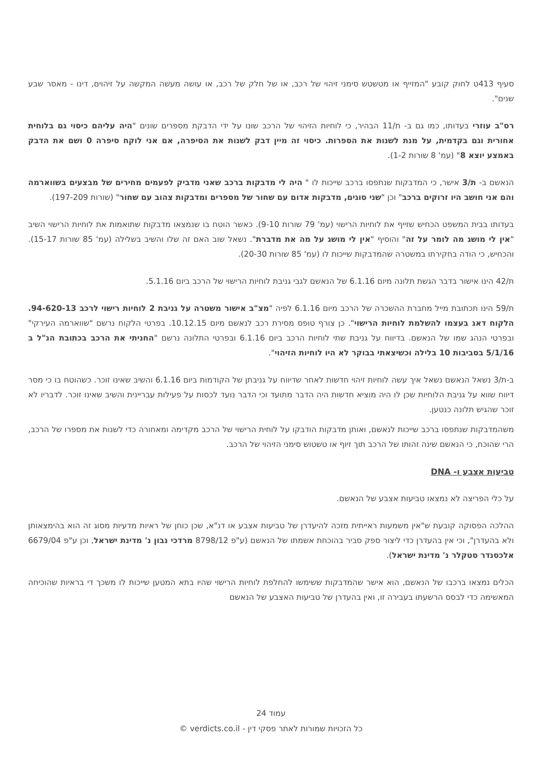סעיף 413ט לחוק קובע "המזייף או מטשטש סימני זיהוי של רכב, או של חלק של רכב, או עושה מעשה המקשה על זיהוים, דינו - מאסר שבע שנים".
רס"ב עוזרי בעדותו, כמו גם ב- ת/11 הבהיר, כי לוחיות הזיהוי של הרכב שונו על ידי הדבקת מספרים שונים "היה עליהם כיסוי גם בלוחית אחורית וגם בקדמית, על מנת לשנות את הספרות. כיסוי זה מיין דבק לשנות את הסיפרה, אם אני לוקח סיפרה 0 ושם את הדבק באמצע יוצא 8" (עמ' 8 שורות 1-2).
הנאשם ב- ת/3 אישר, כי המדבקות שנתפסו ברכב שייכות לו " היה לי מדבקות ברכב שאני מדביק לפעמים מחירים של מבצעים בשווארמה והם אני חושב היו זרוקים ברכב" וכן "שני סוגים, מדבקות אדום עם שחור של מספרים ומדבקות צהוב עם שחור" (שורות 197-209).
בעדותו בבית המשפט הכחיש שזייף את לוחיות הרישוי (עמ' 79 שורות 9-10). כאשר הוטח בו שנמצאו מדבקות שתואמות את לוחיות הרישוי השיב "אין לי מושג מה לומר על זה" והוסיף "אין לי מושג על מה את מדברת". נשאל שוב האם זה שלו והשיב בשלילה (עמ' 85 שורות 15-17). והכחיש, כי הודה בחקירתו במשטרה שהמדבקות שייכות לו (עמ' 85 שורות 20-30).
ת/42 הינו אישור בדבר הגשת תלונה מיום 6.1.16 של הנאשם לגבי גניבת לוחיות הרישוי של הרכב ביום 5.1.16.
ת/59 הינו תכתובת מייל מחברת ההשכרה של הרכב מיום 6.1.16 לפיה "מצ"ב אישור משטרה על גניבת 2 לוחיות רישוי לרכב 94-620-13. הלקוח דאג בעצמו להשלמת לוחיות הרישוי". כן צורף טופס מסירת רכב לנאשם מיום 10.12.15. בפרטי הלקוח נרשם "שווארמה העירקי" ובפרטי הנהג שמו של הנאשם. בדיווח על גניבת שתי לוחיות הרכב ביום 6.1.16 ובפרטי התלונה נרשם "החניתי את הרכב בכתובת הנ"ל ב 5/1/16 בסביבות 10 בלילה וכשיצאתי בבוקר לא היו לוחיות הזיהוי".
ב-ת/3 נשאל הנאשם נשאל איך עשה לוחיות זיהוי חדשות לאחר שדיווח על גניבתן של הקודמות ביום 6.1.16 והשיב שאינו זוכר. כשהוטח בו כי מסר דיווח שווא על גניבת הלוחיות שכן לו היה מוציא חדשות היה הדבר מתועד וכי הדבר נועד לכסות על פעילות עבריינית והשיב שאינו זוכר. לדבריו לא זוכר שהגיש תלונה כנטען.
משהמדבקות שנתפסו ברכב שייכות לנאשם, ואותן מדבקות הודבקו על לוחית הרישוי של הרכב מקדימה ומאחורה כדי לשנות את מספרו של הרכב, הרי שהוכח, כי הנאשם שינה זהותו של הרכב תוך זיוף או טשטוש סימני הזיהוי של הרכב.
טביעות אצבע ו- DNA
על כלי הפריצה לא נמצאו טביעות אצבע של הנאשם.
ההלכה הפסוקה קובעת ש"אין משמעות ראייתית מזכה להיעדרן של טביעות אצבע או דנ"א, שכן כוחן של ראיות מדעיות מסוג זה הוא בהימצאותן ולא בהעדרן", וכי אין בהעדרן כדי ליצור ספק סביר בהוכחת אשמתו של הנאשם (ע"פ 8798/12 מרדכי נבון נ' מדינת ישראל, וכן ע"פ 6679/04 אלכסנדר סטקלר נ' מדינת ישראל).
הכלים נמצאו ברכבו של הנאשם, הוא אישר שהמדבקות ששימשו להחלפת לוחיות הרישוי שהיו בתא המטען שייכות לו משכך די בראיות שהוכיחה המאשימה כדי לבסס הרשעתו בעבירה זו, ואין בהעדרן של טביעות האצבע של הנאשם
עמוד 24
כל הזכויות שמורות לאתר פסקי דין - verdicts.co.il ©